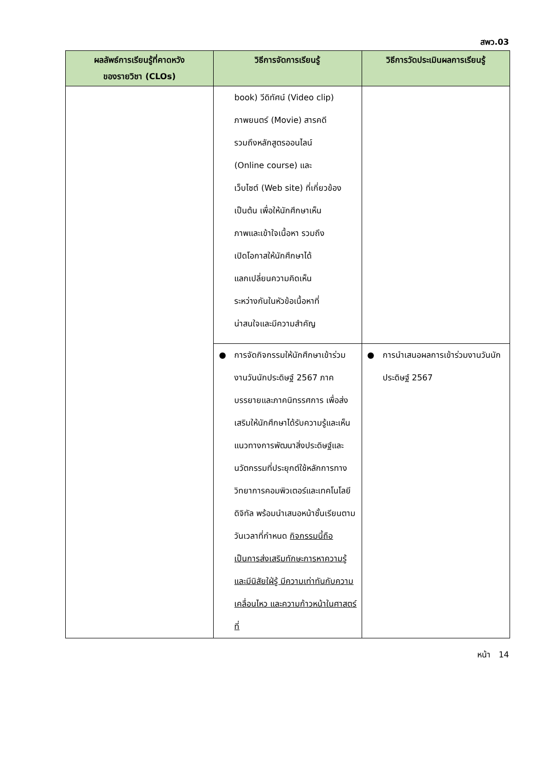สพว.03
| ผลลัพธ์การเรียนรู้ที่คาดหวัง ของรายวิชา (CLOs) | วิธีการจัดการเรียนรู้ | วิธีการวัดประเมินผลการเรียนรู้ |
| --- | --- | --- |
| | book) วีดิทัศน์ (Video clip) ภาพยนตร์ (Movie) สารคดี รวมถึงหลักสูตรออนไลน์ (Online course) และ เว็บไซต์ (Web site) ที่เกี่ยวข้อง เป็นต้น เพื่อให้นักศึกษาเห็น ภาพและเข้าใจเนื้อหา รวมถึง เปิดโอกาสให้นักศึกษาได้ แลกเปลี่ยนความคิดเห็น ระหว่างกันในหัวข้อเนื้อหาที่ น่าสนใจและมีความสำคัญ | |
| | ● การจัดกิจกรรมให้นักศึกษาเข้าร่วมงานวันนักประดิษฐ์ 2567 ภาคบรรยายและภาคนิทรรศการ เพื่อส่งเสริมให้นักศึกษาได้รับความรู้และเห็นแนวทางการพัฒนาสิ่งประดิษฐ์และนวัตกรรมที่ประยุกต์ใช้หลักการทางวิทยาการคอมพิวเตอร์และเทคโนโลยีดิจิทัล พร้อมนำเสนอหน้าชั้นเรียนตามวันเวลาที่กำหนด กิจกรรมนี้ถือเป็นการส่งเสริมทักษะการหาความรู้และมีนิสัยใฝ่รู้ มีความเท่าทันกับความเคลื่อนไหว และความก้าวหน้าในศาสตร์ที่ | ● การนำเสนอผลการเข้าร่วมงานวันนักประดิษฐ์ 2567 |
หน้า 14